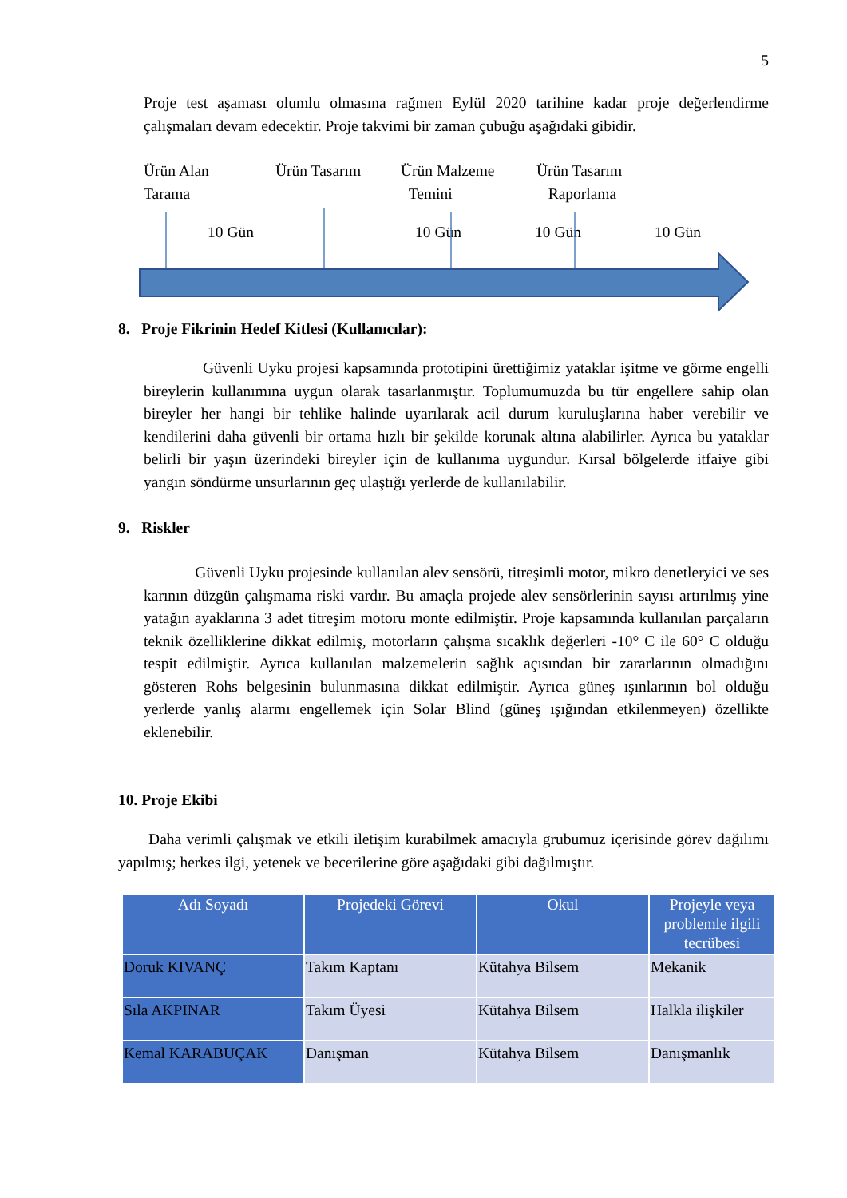5
Proje test aşaması olumlu olmasına rağmen Eylül 2020 tarihine kadar proje değerlendirme çalışmaları devam edecektir. Proje takvimi bir zaman çubuğu aşağıdaki gibidir.
Ürün Alan
Tarama
Ürün Tasarım Ürün Malzeme
Temini
Ürün Tasarım
Raporlama
10 Gün 10 Gün 10 Gün 10 Gün
8. Proje Fikrinin Hedef Kitlesi (Kullanıcılar):
Güvenli Uyku projesi kapsamında prototipini ürettiğimiz yataklar işitme ve görme engelli bireylerin kullanımına uygun olarak tasarlanmıştır. Toplumumuzda bu tür engellere sahip olan bireyler her hangi bir tehlike halinde uyarılarak acil durum kuruluşlarına haber verebilir ve kendilerini daha güvenli bir ortama hızlı bir şekilde korunak altına alabilirler. Ayrıca bu yataklar belirli bir yaşın üzerindeki bireyler için de kullanıma uygundur. Kırsal bölgelerde itfaiye gibi yangın söndürme unsurlarının geç ulaştığı yerlerde de kullanılabilir.
9. Riskler
Güvenli Uyku projesinde kullanılan alev sensörü, titreşimli motor, mikro denetleryici ve ses karının düzgün çalışmama riski vardır. Bu amaçla projede alev sensörlerinin sayısı artırılmış yine yatağın ayaklarına 3 adet titreşim motoru monte edilmiştir. Proje kapsamında kullanılan parçaların teknik özelliklerine dikkat edilmiş, motorların çalışma sıcaklık değerleri -10° C ile 60° C olduğu tespit edilmiştir. Ayrıca kullanılan malzemelerin sağlık açısından bir zararlarının olmadığını gösteren Rohs belgesinin bulunmasına dikkat edilmiştir. Ayrıca güneş ışınlarının bol olduğu yerlerde yanlış alarmı engellemek için Solar Blind (güneş ışığından etkilenmeyen) özellikte eklenebilir.
10. Proje Ekibi
Daha verimli çalışmak ve etkili iletişim kurabilmek amacıyla grubumuz içerisinde görev dağılımı yapılmış; herkes ilgi, yetenek ve becerilerine göre aşağıdaki gibi dağılmıştır.
| Adı Soyadı | Projedeki Görevi | Okul | Projeyle veya problemle ilgili tecrübesi |
| --- | --- | --- | --- |
| Doruk KIVANÇ | Takım Kaptanı | Kütahya Bilsem | Mekanik |
| Sıla AKPINAR | Takım Üyesi | Kütahya Bilsem | Halkla ilişkiler |
| Kemal KARABUÇAK | Danışman | Kütahya Bilsem | Danışmanlık |